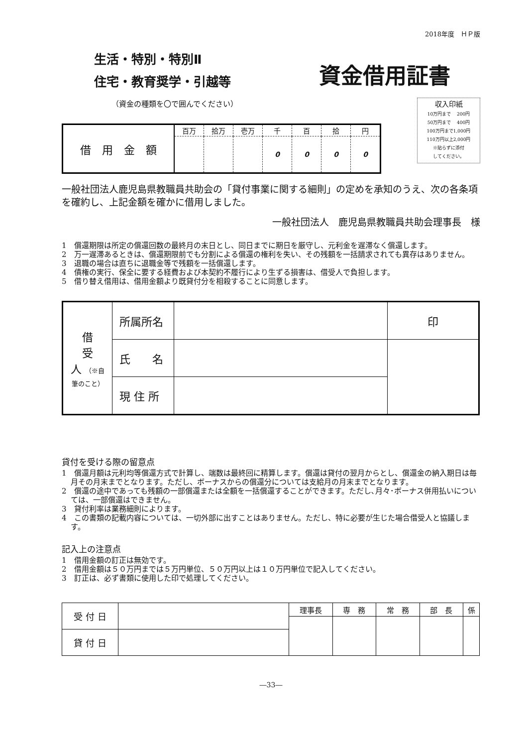2018年度　ＨＰ版
生活・特別・特別Ⅱ
住宅・教育奨学・引越等
資金借用証書
（資金の種類を〇で囲んでください）
| 借 用 金 額 | 百万 | 拾万 | 壱万 | 千 | 百 | 拾 | 円 |
| | | | | 0 | 0 | 0 | 0 |
収入印紙
10万円まで　 200円
50万円まで　 400円
100万円まで1,000円
110万円以上2,000円
※貼らずに添付
してください。
一般社団法人鹿児島県教職員共助会の「貸付事業に関する細則」の定めを承知のうえ、次の各条項を確約し、上記金額を確かに借用しました。
一般社団法人　鹿児島県教職員共助会理事長　様
1　償還期限は所定の償還回数の最終月の末日とし、同日までに期日を厳守し、元利金を遅滞なく償還します。
2　万一遅滞あるときは、償還期限前でも分割による償還の権利を失い、その残額を一括請求されても異存はありません。
3　退職の場合は直ちに退職金等で残額を一括償還します。
4　債権の実行、保全に要する経費および本契約不履行により生ずる損害は、借受人で負担します。
5　借り替え借用は、借用金額より既貸付分を相殺することに同意します。
| 借 受 人 （※自筆のこと） | 所属所名 | | 印 |
| | 氏 名 | | |
| | 現 住 所 | | |
貸付を受ける際の留意点
1　償還月額は元利均等償還方式で計算し、端数は最終回に精算します。償還は貸付の翌月からとし、償還金の納入期日は毎月その月末までとなります。ただし、ボーナスからの償還分については支給月の月末までとなります。
2　償還の途中であっても残額の一部償還または全額を一括償還することができます。ただし､月々･ボーナス併用払いについては、一部償還はできません。
3　貸付利率は業務細則によります。
4　この書類の記載内容については、一切外部に出すことはありません。ただし、特に必要が生じた場合借受人と協議します。
記入上の注意点
1　借用金額の訂正は無効です。
2　借用金額は５０万円までは５万円単位、５０万円以上は１０万円単位で記入してください。
3　訂正は、必ず書類に使用した印で処理してください。
| 受 付 日 | | 理事長 | 専 務 | 常 務 | 部 長 | 係 |
| 貸 付 日 | | | | | | |
―33―